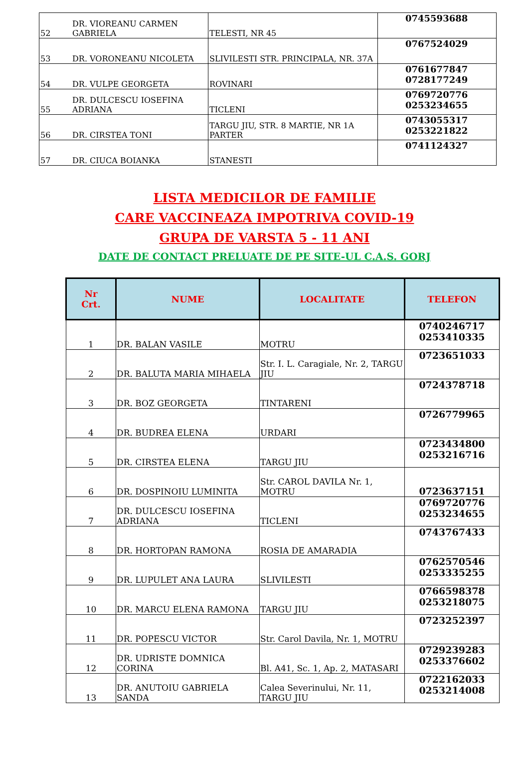| 52 | DR. VIOREANU CARMEN GABRIELA | TELESTI, NR 45 | 0745593688 |
| 53 | DR. VORONEANU NICOLETA | SLIVILESTI STR. PRINCIPALA, NR. 37A | 0767524029 |
| 54 | DR. VULPE GEORGETA | ROVINARI | 0761677847 0728177249 |
| 55 | DR. DULCESCU IOSEFINA ADRIANA | TICLENI | 0769720776 0253234655 |
| 56 | DR. CIRSTEA TONI | TARGU JIU, STR. 8 MARTIE, NR 1A PARTER | 0743055317 0253221822 |
| 57 | DR. CIUCA BOIANKA | STANESTI | 0741124327 |
LISTA MEDICILOR DE FAMILIE
CARE VACCINEAZA IMPOTRIVA COVID-19
GRUPA DE VARSTA 5 - 11 ANI
DATE DE CONTACT PRELUATE DE PE SITE-UL C.A.S. GORJ
| Nr Crt. | NUME | LOCALITATE | TELEFON |
| --- | --- | --- | --- |
| 1 | DR. BALAN VASILE | MOTRU | 0740246717 0253410335 |
| 2 | DR. BALUTA MARIA MIHAELA | Str. I. L. Caragiale, Nr. 2, TARGU JIU | 0723651033 |
| 3 | DR. BOZ GEORGETA | TINTARENI | 0724378718 |
| 4 | DR. BUDREA ELENA | URDARI | 0726779965 |
| 5 | DR. CIRSTEA ELENA | TARGU JIU | 0723434800 0253216716 |
| 6 | DR. DOSPINOIU LUMINITA | Str. CAROL DAVILA Nr. 1, MOTRU | 0723637151 |
| 7 | DR. DULCESCU IOSEFINA ADRIANA | TICLENI | 0769720776 0253234655 |
| 8 | DR. HORTOPAN RAMONA | ROSIA DE AMARADIA | 0743767433 |
| 9 | DR. LUPULET ANA LAURA | SLIVILESTI | 0762570546 0253335255 |
| 10 | DR. MARCU ELENA RAMONA | TARGU JIU | 0766598378 0253218075 |
| 11 | DR. POPESCU VICTOR | Str. Carol Davila, Nr. 1, MOTRU | 0723252397 |
| 12 | DR. UDRISTE DOMNICA CORINA | Bl. A41, Sc. 1, Ap. 2, MATASARI | 0729239283 0253376602 |
| 13 | DR. ANUTOIU GABRIELA SANDA | Calea Severinului, Nr. 11, TARGU JIU | 0722162033 0253214008 |